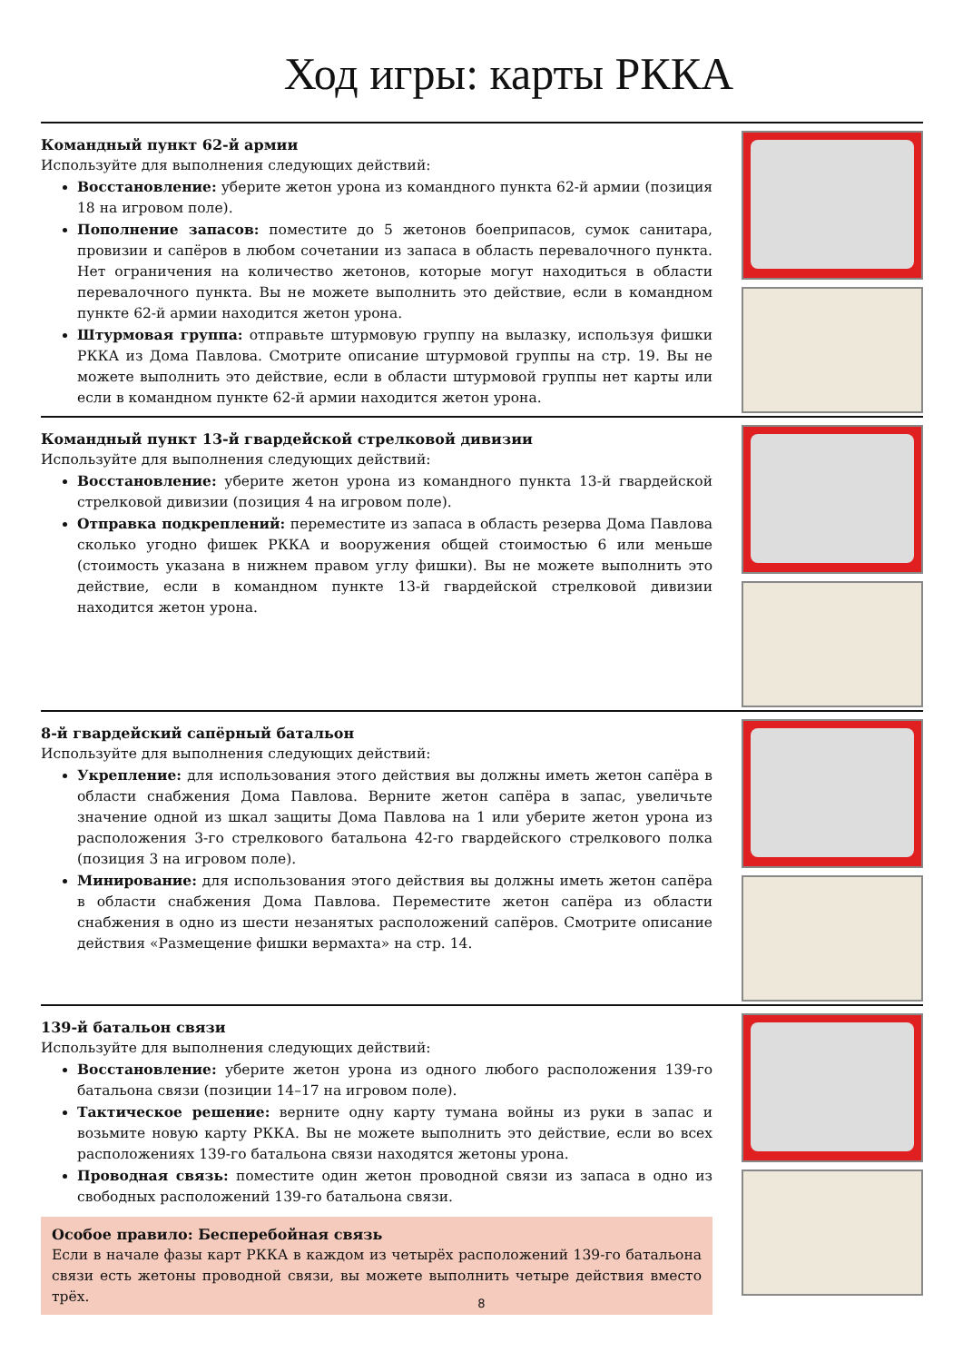Ход игры: карты РККА
Командный пункт 62-й армии
Используйте для выполнения следующих действий:
Восстановление: уберите жетон урона из командного пункта 62-й армии (позиция 18 на игровом поле).
Пополнение запасов: поместите до 5 жетонов боеприпасов, сумок санитара, провизии и сапёров в любом сочетании из запаса в область перевалочного пункта. Нет ограничения на количество жетонов, которые могут находиться в области перевалочного пункта. Вы не можете выполнить это действие, если в командном пункте 62-й армии находится жетон урона.
Штурмовая группа: отправьте штурмовую группу на вылазку, используя фишки РККА из Дома Павлова. Смотрите описание штурмовой группы на стр. 19. Вы не можете выполнить это действие, если в области штурмовой группы нет карты или если в командном пункте 62-й армии находится жетон урона.
Командный пункт 13-й гвардейской стрелковой дивизии
Используйте для выполнения следующих действий:
Восстановление: уберите жетон урона из командного пункта 13-й гвардейской стрелковой дивизии (позиция 4 на игровом поле).
Отправка подкреплений: переместите из запаса в область резерва Дома Павлова сколько угодно фишек РККА и вооружения общей стоимостью 6 или меньше (стоимость указана в нижнем правом углу фишки). Вы не можете выполнить это действие, если в командном пункте 13-й гвардейской стрелковой дивизии находится жетон урона.
8-й гвардейский сапёрный батальон
Используйте для выполнения следующих действий:
Укрепление: для использования этого действия вы должны иметь жетон сапёра в области снабжения Дома Павлова. Верните жетон сапёра в запас, увеличьте значение одной из шкал защиты Дома Павлова на 1 или уберите жетон урона из расположения 3-го стрелкового батальона 42-го гвардейского стрелкового полка (позиция 3 на игровом поле).
Минирование: для использования этого действия вы должны иметь жетон сапёра в области снабжения Дома Павлова. Переместите жетон сапёра из области снабжения в одно из шести незанятых расположений сапёров. Смотрите описание действия «Размещение фишки вермахта» на стр. 14.
139-й батальон связи
Используйте для выполнения следующих действий:
Восстановление: уберите жетон урона из одного любого расположения 139-го батальона связи (позиции 14–17 на игровом поле).
Тактическое решение: верните одну карту тумана войны из руки в запас и возьмите новую карту РККА. Вы не можете выполнить это действие, если во всех расположениях 139-го батальона связи находятся жетоны урона.
Проводная связь: поместите один жетон проводной связи из запаса в одно из свободных расположений 139-го батальона связи.
Особое правило: Бесперебойная связь
Если в начале фазы карт РККА в каждом из четырёх расположений 139-го батальона связи есть жетоны проводной связи, вы можете выполнить четыре действия вместо трёх.
8